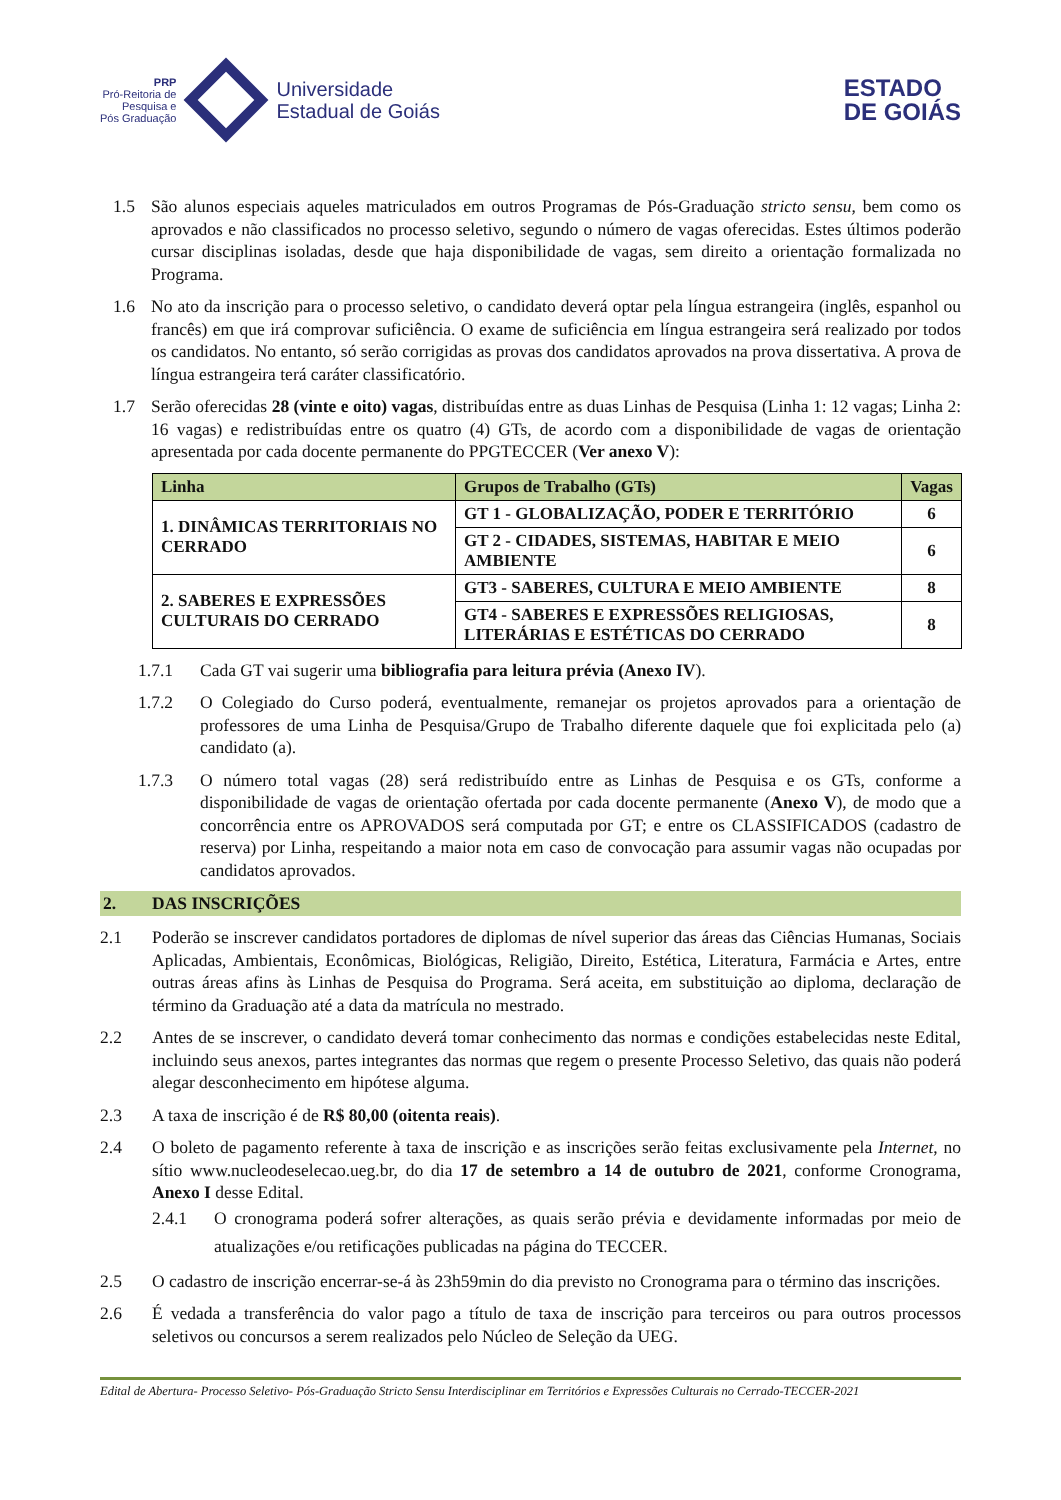PRP
Pró-Reitoria de
Pesquisa e
Pós Graduação
Universidade
Estadual de Goiás
ESTADO
DE GOIÁS
1.5 São alunos especiais aqueles matriculados em outros Programas de Pós-Graduação stricto sensu, bem como os aprovados e não classificados no processo seletivo, segundo o número de vagas oferecidas. Estes últimos poderão cursar disciplinas isoladas, desde que haja disponibilidade de vagas, sem direito a orientação formalizada no Programa.
1.6 No ato da inscrição para o processo seletivo, o candidato deverá optar pela língua estrangeira (inglês, espanhol ou francês) em que irá comprovar suficiência. O exame de suficiência em língua estrangeira será realizado por todos os candidatos. No entanto, só serão corrigidas as provas dos candidatos aprovados na prova dissertativa. A prova de língua estrangeira terá caráter classificatório.
1.7 Serão oferecidas 28 (vinte e oito) vagas, distribuídas entre as duas Linhas de Pesquisa (Linha 1: 12 vagas; Linha 2: 16 vagas) e redistribuídas entre os quatro (4) GTs, de acordo com a disponibilidade de vagas de orientação apresentada por cada docente permanente do PPGTECCER (Ver anexo V):
| Linha | Grupos de Trabalho (GTs) | Vagas |
| --- | --- | --- |
| 1. DINÂMICAS TERRITORIAIS NO CERRADO | GT 1 - GLOBALIZAÇÃO, PODER E TERRITÓRIO | 6 |
| | GT 2 - CIDADES, SISTEMAS, HABITAR E MEIO AMBIENTE | 6 |
| 2. SABERES E EXPRESSÕES CULTURAIS DO CERRADO | GT3 - SABERES, CULTURA E MEIO AMBIENTE | 8 |
| | GT4 - SABERES E EXPRESSÕES RELIGIOSAS, LITERÁRIAS E ESTÉTICAS DO CERRADO | 8 |
1.7.1 Cada GT vai sugerir uma bibliografia para leitura prévia (Anexo IV).
1.7.2 O Colegiado do Curso poderá, eventualmente, remanejar os projetos aprovados para a orientação de professores de uma Linha de Pesquisa/Grupo de Trabalho diferente daquele que foi explicitada pelo (a) candidato (a).
1.7.3 O número total vagas (28) será redistribuído entre as Linhas de Pesquisa e os GTs, conforme a disponibilidade de vagas de orientação ofertada por cada docente permanente (Anexo V), de modo que a concorrência entre os APROVADOS será computada por GT; e entre os CLASSIFICADOS (cadastro de reserva) por Linha, respeitando a maior nota em caso de convocação para assumir vagas não ocupadas por candidatos aprovados.
2. DAS INSCRIÇÕES
2.1 Poderão se inscrever candidatos portadores de diplomas de nível superior das áreas das Ciências Humanas, Sociais Aplicadas, Ambientais, Econômicas, Biológicas, Religião, Direito, Estética, Literatura, Farmácia e Artes, entre outras áreas afins às Linhas de Pesquisa do Programa. Será aceita, em substituição ao diploma, declaração de término da Graduação até a data da matrícula no mestrado.
2.2 Antes de se inscrever, o candidato deverá tomar conhecimento das normas e condições estabelecidas neste Edital, incluindo seus anexos, partes integrantes das normas que regem o presente Processo Seletivo, das quais não poderá alegar desconhecimento em hipótese alguma.
2.3 A taxa de inscrição é de R$ 80,00 (oitenta reais).
2.4 O boleto de pagamento referente à taxa de inscrição e as inscrições serão feitas exclusivamente pela Internet, no sítio www.nucleodeselecao.ueg.br, do dia 17 de setembro a 14 de outubro de 2021, conforme Cronograma, Anexo I desse Edital.
2.4.1 O cronograma poderá sofrer alterações, as quais serão prévia e devidamente informadas por meio de atualizações e/ou retificações publicadas na página do TECCER.
2.5 O cadastro de inscrição encerrar-se-á às 23h59min do dia previsto no Cronograma para o término das inscrições.
2.6 É vedada a transferência do valor pago a título de taxa de inscrição para terceiros ou para outros processos seletivos ou concursos a serem realizados pelo Núcleo de Seleção da UEG.
Edital de Abertura- Processo Seletivo- Pós-Graduação Stricto Sensu Interdisciplinar em Territórios e Expressões Culturais no Cerrado-TECCER-2021